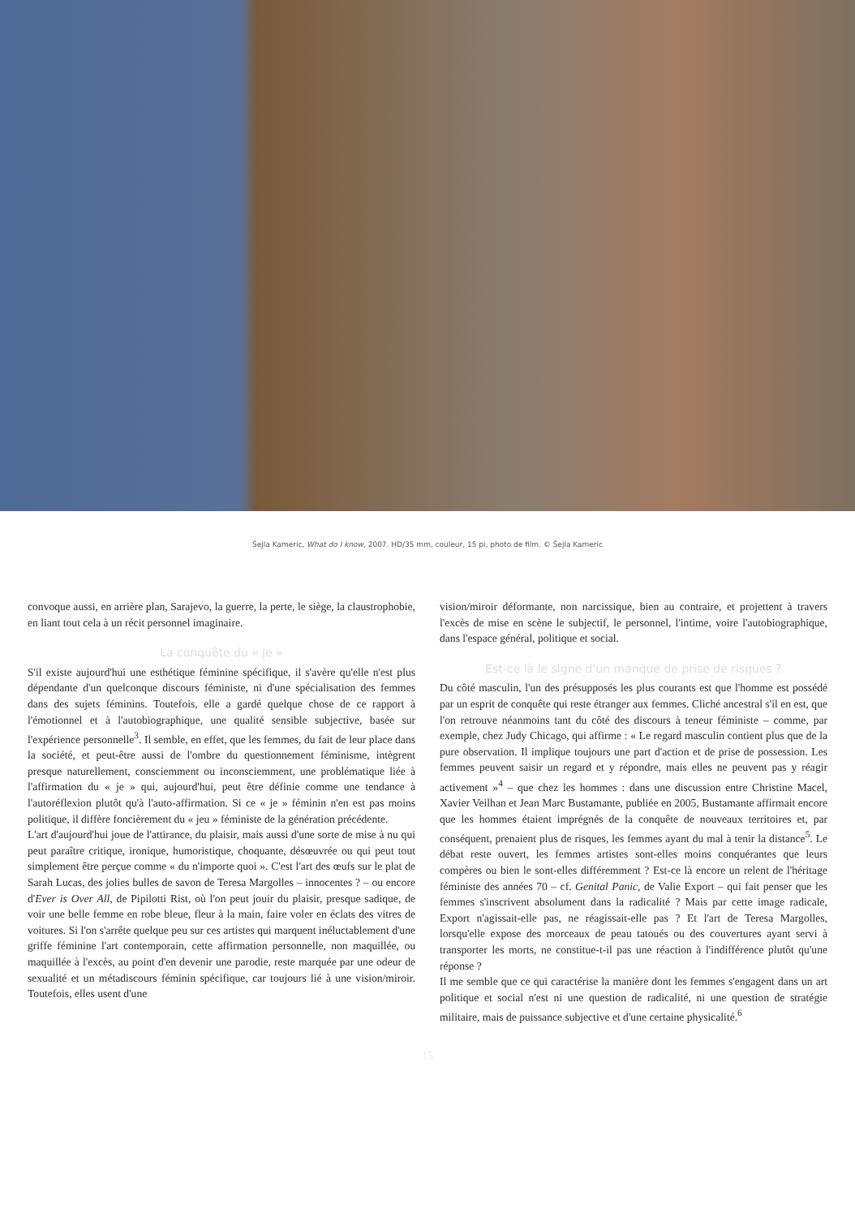Šejla Kameric, What do I know, 2007. HD/35 mm, couleur, 15 pi, photo de film. © Šejla Kameric
convoque aussi, en arrière plan, Sarajevo, la guerre, la perte, le siège, la claustrophobie, en liant tout cela à un récit personnel imaginaire.
La conquête du « je »
S'il existe aujourd'hui une esthétique féminine spécifique, il s'avère qu'elle n'est plus dépendante d'un quelconque discours féministe, ni d'une spécialisation des femmes dans des sujets féminins. Toutefois, elle a gardé quelque chose de ce rapport à l'émotionnel et à l'autobiographique, une qualité sensible subjective, basée sur l'expérience personnelle<sup>3</sup>. Il semble, en effet, que les femmes, du fait de leur place dans la société, et peut-être aussi de l'ombre du questionnement féminisme, intègrent presque naturellement, consciemment ou inconsciemment, une problématique liée à l'affirmation du « je » qui, aujourd'hui, peut être définie comme une tendance à l'autoréflexion plutôt qu'à l'auto-affirmation. Si ce « je » féminin n'en est pas moins politique, il diffère foncièrement du « jeu » féministe de la génération précédente.
L'art d'aujourd'hui joue de l'attirance, du plaisir, mais aussi d'une sorte de mise à nu qui peut paraître critique, ironique, humoristique, choquante, désœuvrée ou qui peut tout simplement être perçue comme « du n'importe quoi ». C'est l'art des œufs sur le plat de Sarah Lucas, des jolies bulles de savon de Teresa Margolles – innocentes ? – ou encore d'Ever is Over All, de Pipilotti Rist, où l'on peut jouir du plaisir, presque sadique, de voir une belle femme en robe bleue, fleur à la main, faire voler en éclats des vitres de voitures. Si l'on s'arrête quelque peu sur ces artistes qui marquent inéluctablement d'une griffe féminine l'art contemporain, cette affirmation personnelle, non maquillée, ou maquillée à l'excès, au point d'en devenir une parodie, reste marquée par une odeur de sexualité et un métadiscours féminin spécifique, car toujours lié à une vision/miroir. Toutefois, elles usent d'une
vision/miroir déformante, non narcissique, bien au contraire, et projettent à travers l'excès de mise en scène le subjectif, le personnel, l'intime, voire l'autobiographique, dans l'espace général, politique et social.
Est-ce là le signe d'un manque de prise de risques ?
Du côté masculin, l'un des présupposés les plus courants est que l'homme est possédé par un esprit de conquête qui reste étranger aux femmes. Cliché ancestral s'il en est, que l'on retrouve néanmoins tant du côté des discours à teneur féministe – comme, par exemple, chez Judy Chicago, qui affirme : « Le regard masculin contient plus que de la pure observation. Il implique toujours une part d'action et de prise de possession. Les femmes peuvent saisir un regard et y répondre, mais elles ne peuvent pas y réagir activement »<sup>4</sup> – que chez les hommes : dans une discussion entre Christine Macel, Xavier Veilhan et Jean Marc Bustamante, publiée en 2005, Bustamante affirmait encore que les hommes étaient imprégnés de la conquête de nouveaux territoires et, par conséquent, prenaient plus de risques, les femmes ayant du mal à tenir la distance<sup>5</sup>. Le débat reste ouvert, les femmes artistes sont-elles moins conquérantes que leurs compères ou bien le sont-elles différemment ? Est-ce là encore un relent de l'héritage féministe des années 70 – cf. Genital Panic, de Valie Export – qui fait penser que les femmes s'inscrivent absolument dans la radicalité ? Mais par cette image radicale, Export n'agissait-elle pas, ne réagissait-elle pas ? Et l'art de Teresa Margolles, lorsqu'elle expose des morceaux de peau tatoués ou des couvertures ayant servi à transporter les morts, ne constitue-t-il pas une réaction à l'indifférence plutôt qu'une réponse ?
Il me semble que ce qui caractérise la manière dont les femmes s'engagent dans un art politique et social n'est ni une question de radicalité, ni une question de stratégie militaire, mais de puissance subjective et d'une certaine physicalité.<sup>6</sup>
15